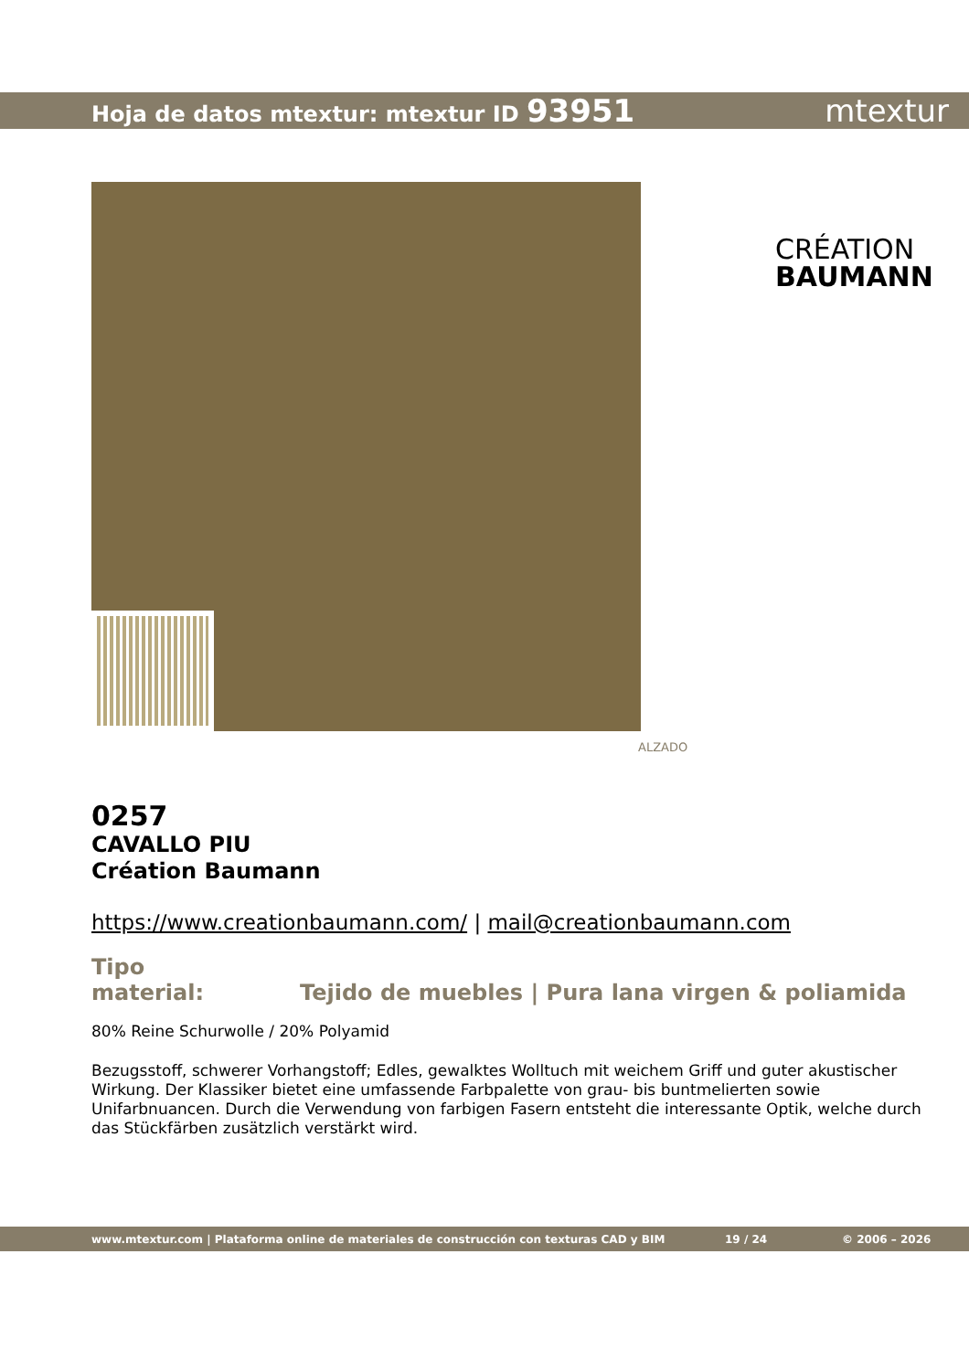Hoja de datos mtextur: mtextur ID 93951
mtextur
CRÉATION
BAUMANN
ALZADO
0257
CAVALLO PIU
Création Baumann
https://www.creationbaumann.com/ | mail@creationbaumann.com
Tipo
material:
Tejido de muebles | Pura lana virgen & poliamida
80% Reine Schurwolle / 20% Polyamid
Bezugsstoff, schwerer Vorhangstoff; Edles, gewalktes Wolltuch mit weichem Griff und guter akustischer Wirkung. Der Klassiker bietet eine umfassende Farbpalette von grau- bis buntmelierten sowie Unifarbnuancen. Durch die Verwendung von farbigen Fasern entsteht die interessante Optik, welche durch das Stückfärben zusätzlich verstärkt wird.
www.mtextur.com | Plataforma online de materiales de construcción con texturas CAD y BIM 19 / 24 © 2006 – 2026